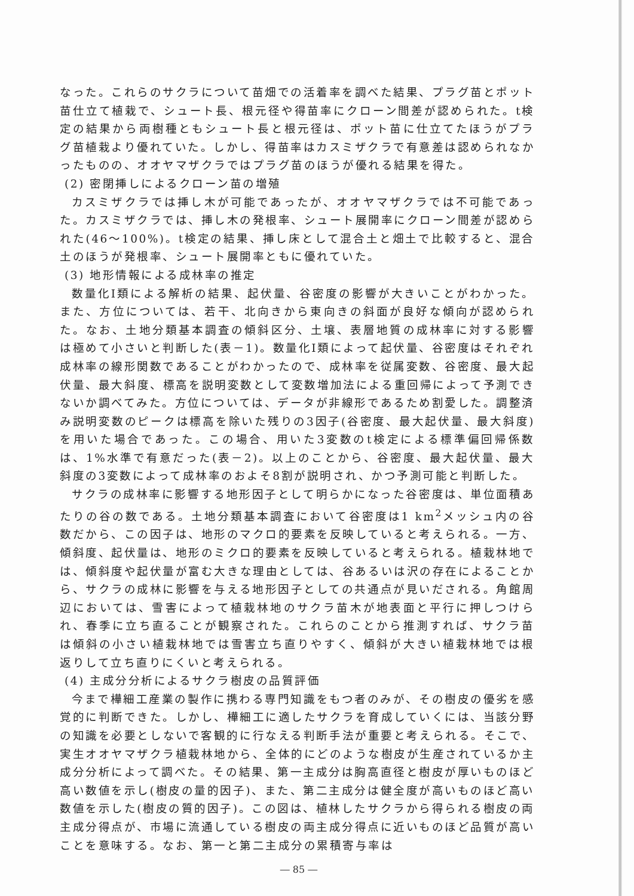なった。これらのサクラについて苗畑での活着率を調べた結果、プラグ苗とポット苗仕立て植栽で、シュート長、根元径や得苗率にクローン間差が認められた。t検定の結果から両樹種ともシュート長と根元径は、ポット苗に仕立てたほうがプラグ苗植栽より優れていた。しかし、得苗率はカスミザクラで有意差は認められなかったものの、オオヤマザクラではプラグ苗のほうが優れる結果を得た。
(2) 密閉挿しによるクローン苗の増殖
カスミザクラでは挿し木が可能であったが、オオヤマザクラでは不可能であった。カスミザクラでは、挿し木の発根率、シュート展開率にクローン間差が認められた(46～100%)。t検定の結果、挿し床として混合土と畑土で比較すると、混合土のほうが発根率、シュート展開率ともに優れていた。
(3) 地形情報による成林率の推定
数量化Ⅰ類による解析の結果、起伏量、谷密度の影響が大きいことがわかった。また、方位については、若干、北向きから東向きの斜面が良好な傾向が認められた。なお、土地分類基本調査の傾斜区分、土壌、表層地質の成林率に対する影響は極めて小さいと判断した(表－1)。数量化Ⅰ類によって起伏量、谷密度はそれぞれ成林率の線形関数であることがわかったので、成林率を従属変数、谷密度、最大起伏量、最大斜度、標高を説明変数として変数増加法による重回帰によって予測できないか調べてみた。方位については、データが非線形であるため割愛した。調整済み説明変数のピークは標高を除いた残りの3因子(谷密度、最大起伏量、最大斜度)を用いた場合であった。この場合、用いた3変数のt検定による標準偏回帰係数は、1%水準で有意だった(表－2)。以上のことから、谷密度、最大起伏量、最大斜度の3変数によって成林率のおよそ8割が説明され、かつ予測可能と判断した。
サクラの成林率に影響する地形因子として明らかになった谷密度は、単位面積あたりの谷の数である。土地分類基本調査において谷密度は1 km<sup>2</sup>メッシュ内の谷数だから、この因子は、地形のマクロ的要素を反映していると考えられる。一方、傾斜度、起伏量は、地形のミクロ的要素を反映していると考えられる。植栽林地では、傾斜度や起伏量が富む大きな理由としては、谷あるいは沢の存在によることから、サクラの成林に影響を与える地形因子としての共通点が見いだされる。角館周辺においては、雪害によって植栽林地のサクラ苗木が地表面と平行に押しつけられ、春季に立ち直ることが観察された。これらのことから推測すれば、サクラ苗は傾斜の小さい植栽林地では雪害立ち直りやすく、傾斜が大きい植栽林地では根返りして立ち直りにくいと考えられる。
(4) 主成分分析によるサクラ樹皮の品質評価
今まで樺細工産業の製作に携わる専門知識をもつ者のみが、その樹皮の優劣を感覚的に判断できた。しかし、樺細工に適したサクラを育成していくには、当該分野の知識を必要としないで客観的に行なえる判断手法が重要と考えられる。そこで、実生オオヤマザクラ植栽林地から、全体的にどのような樹皮が生産されているか主成分分析によって調べた。その結果、第一主成分は胸高直径と樹皮が厚いものほど高い数値を示し(樹皮の量的因子)、また、第二主成分は健全度が高いものほど高い数値を示した(樹皮の質的因子)。この図は、植林したサクラから得られる樹皮の両主成分得点が、市場に流通している樹皮の両主成分得点に近いものほど品質が高いことを意味する。なお、第一と第二主成分の累積寄与率は
― 85 ―